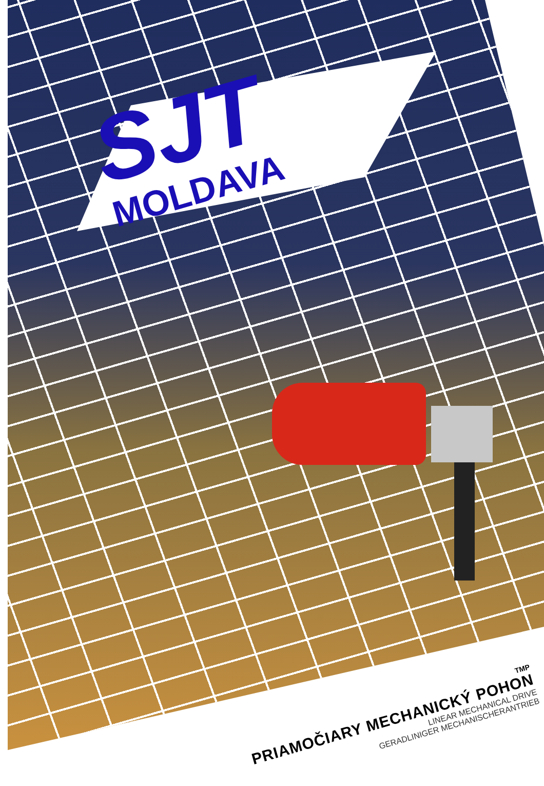SJT
MOLDAVA
TMP
PRIAMOČIARY MECHANICKÝ POHON
LINEAR MECHANICAL DRIVE
GERADLINIGER MECHANISCHERANTRIEB